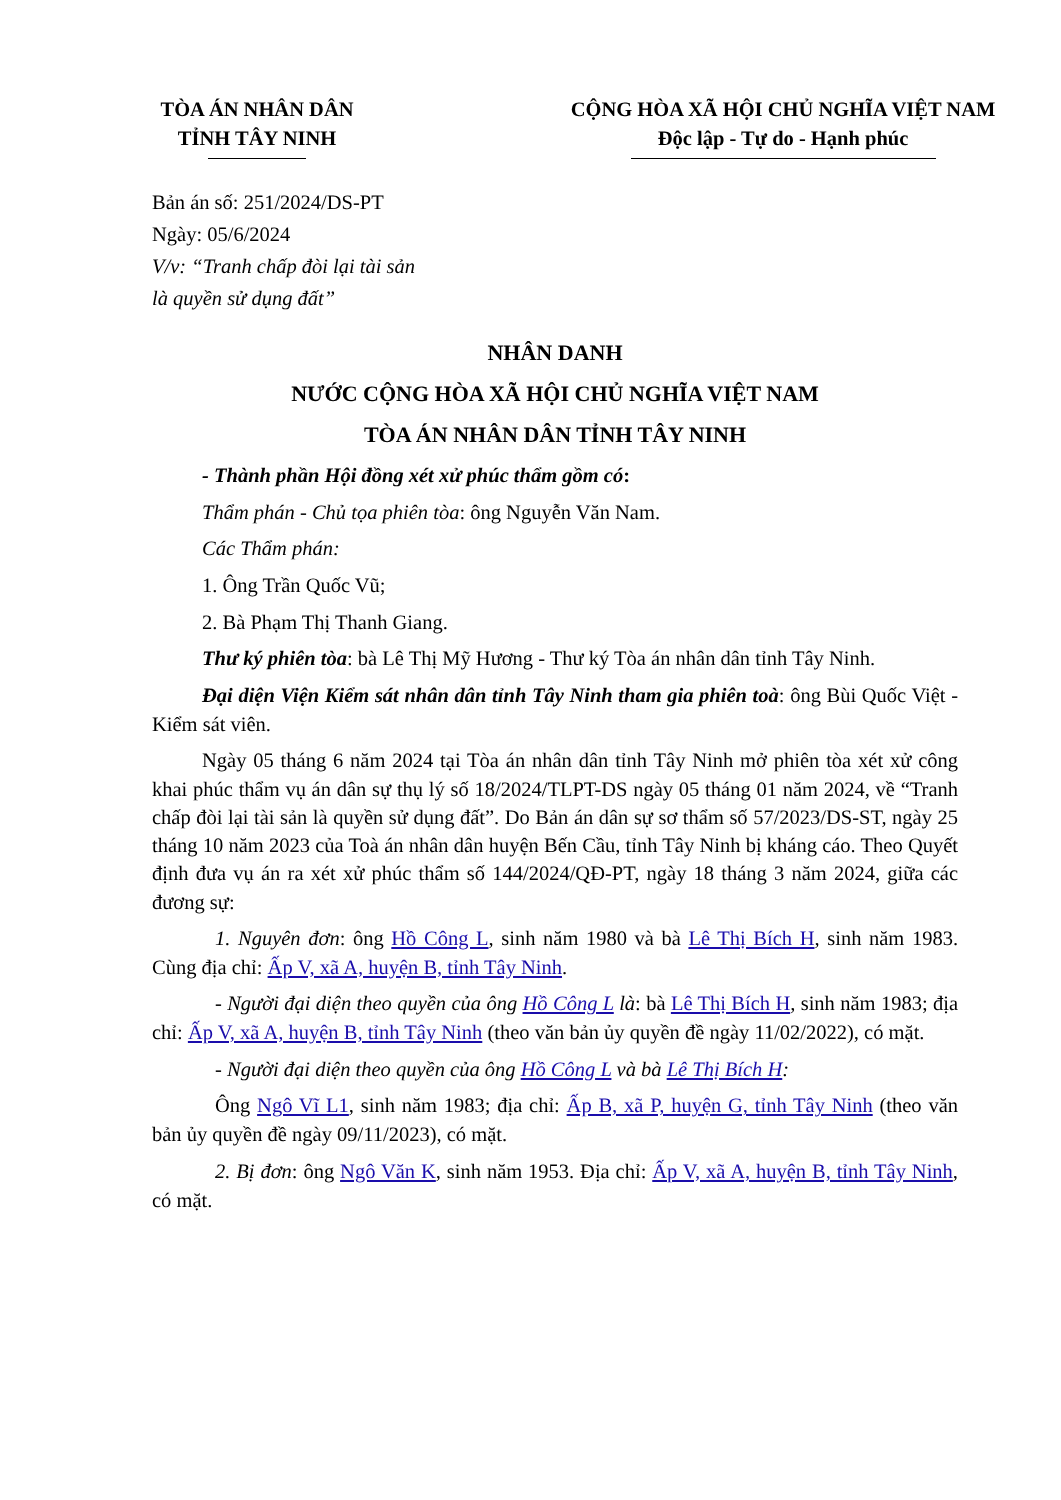TÒA ÁN NHÂN DÂN
TỈNH TÂY NINH
CỘNG HÒA XÃ HỘI CHỦ NGHĨA VIỆT NAM
Độc lập - Tự do - Hạnh phúc
Bản án số: 251/2024/DS-PT
Ngày: 05/6/2024
V/v: “Tranh chấp đòi lại tài sản
là quyền sử dụng đất”
NHÂN DANH
NƯỚC CỘNG HÒA XÃ HỘI CHỦ NGHĨA VIỆT NAM
TÒA ÁN NHÂN DÂN TỈNH TÂY NINH
- Thành phần Hội đồng xét xử phúc thẩm gồm có:
Thẩm phán - Chủ tọa phiên tòa: ông Nguyễn Văn Nam.
Các Thẩm phán:
1. Ông Trần Quốc Vũ;
2. Bà Phạm Thị Thanh Giang.
Thư ký phiên tòa: bà Lê Thị Mỹ Hương - Thư ký Tòa án nhân dân tỉnh Tây Ninh.
Đại diện Viện Kiểm sát nhân dân tỉnh Tây Ninh tham gia phiên toà: ông Bùi Quốc Việt - Kiểm sát viên.
Ngày 05 tháng 6 năm 2024 tại Tòa án nhân dân tỉnh Tây Ninh mở phiên tòa xét xử công khai phúc thẩm vụ án dân sự thụ lý số 18/2024/TLPT-DS ngày 05 tháng 01 năm 2024, về “Tranh chấp đòi lại tài sản là quyền sử dụng đất”. Do Bản án dân sự sơ thẩm số 57/2023/DS-ST, ngày 25 tháng 10 năm 2023 của Toà án nhân dân huyện Bến Cầu, tỉnh Tây Ninh bị kháng cáo. Theo Quyết định đưa vụ án ra xét xử phúc thẩm số 144/2024/QĐ-PT, ngày 18 tháng 3 năm 2024, giữa các đương sự:
1. Nguyên đơn: ông Hồ Công L, sinh năm 1980 và bà Lê Thị Bích H, sinh năm 1983. Cùng địa chỉ: Ấp V, xã A, huyện B, tỉnh Tây Ninh.
- Người đại diện theo quyền của ông Hồ Công L là: bà Lê Thị Bích H, sinh năm 1983; địa chỉ: Ấp V, xã A, huyện B, tỉnh Tây Ninh (theo văn bản ủy quyền đề ngày 11/02/2022), có mặt.
- Người đại diện theo quyền của ông Hồ Công L và bà Lê Thị Bích H:
Ông Ngô Vĩ L1, sinh năm 1983; địa chỉ: Ấp B, xã P, huyện G, tỉnh Tây Ninh (theo văn bản ủy quyền đề ngày 09/11/2023), có mặt.
2. Bị đơn: ông Ngô Văn K, sinh năm 1953. Địa chỉ: Ấp V, xã A, huyện B, tỉnh Tây Ninh, có mặt.